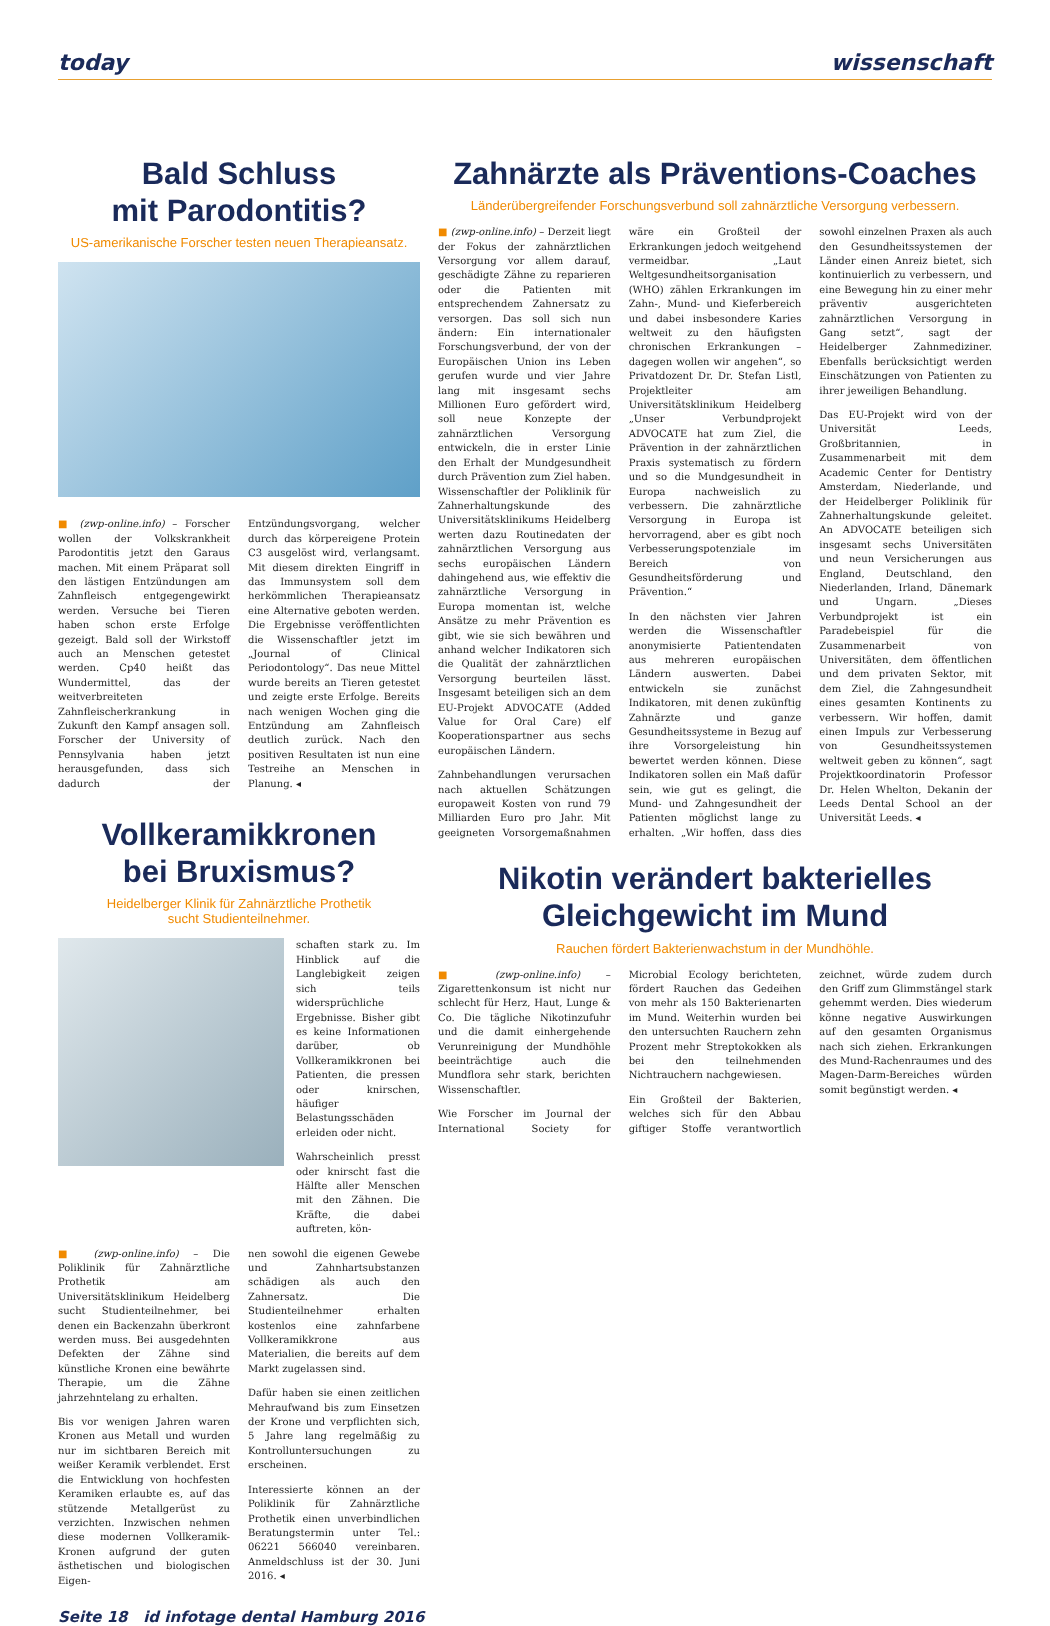today wissenschaft
Bald Schluss
mit Parodontitis?
US-amerikanische Forscher testen neuen Therapieansatz.
■ (zwp-online.info) – Forscher wollen der Volkskrankheit Parodontitis jetzt den Garaus machen. Mit einem Präparat soll den lästigen Entzündungen am Zahnfleisch entgegengewirkt werden. Versuche bei Tieren haben schon erste Erfolge gezeigt. Bald soll der Wirkstoff auch an Menschen getestet werden. Cp40 heißt das Wundermittel, das der weitverbreiteten Zahnfleischerkrankung in Zukunft den Kampf ansagen soll. Forscher der University of Pennsylvania haben jetzt herausgefunden, dass sich dadurch der Entzündungsvorgang, welcher durch das körpereigene Protein C3 ausgelöst wird, verlangsamt. Mit diesem direkten Eingriff in das Immunsystem soll dem herkömmlichen Therapieansatz eine Alternative geboten werden. Die Ergebnisse veröffentlichten die Wissenschaftler jetzt im „Journal of Clinical Periodontology“. Das neue Mittel wurde bereits an Tieren getestet und zeigte erste Erfolge. Bereits nach wenigen Wochen ging die Entzündung am Zahnfleisch deutlich zurück. Nach den positiven Resultaten ist nun eine Testreihe an Menschen in Planung. ◂
Vollkeramikkronen
bei Bruxismus?
Heidelberger Klinik für Zahnärztliche Prothetik
sucht Studienteilnehmer.
schaften stark zu. Im Hinblick auf die Langlebigkeit zeigen sich teils widersprüchliche Ergebnisse. Bisher gibt es keine Informationen darüber, ob Vollkeramikkronen bei Patienten, die pressen oder knirschen, häufiger Belastungsschäden erleiden oder nicht.
Wahrscheinlich presst oder knirscht fast die Hälfte aller Menschen mit den Zähnen. Die Kräfte, die dabei auftreten, kön-
■ (zwp-online.info) – Die Poliklinik für Zahnärztliche Prothetik am Universitätsklinikum Heidelberg sucht Studienteilnehmer, bei denen ein Backenzahn überkront werden muss. Bei ausgedehnten Defekten der Zähne sind künstliche Kronen eine bewährte Therapie, um die Zähne jahrzehntelang zu erhalten.
Bis vor wenigen Jahren waren Kronen aus Metall und wurden nur im sichtbaren Bereich mit weißer Keramik verblendet. Erst die Entwicklung von hochfesten Keramiken erlaubte es, auf das stützende Metallgerüst zu verzichten. Inzwischen nehmen diese modernen Vollkeramik-Kronen aufgrund der guten ästhetischen und biologischen Eigen-
nen sowohl die eigenen Gewebe und Zahnhartsubstanzen schädigen als auch den Zahnersatz. Die Studienteilnehmer erhalten kostenlos eine zahnfarbene Vollkeramikkrone aus Materialien, die bereits auf dem Markt zugelassen sind.
Dafür haben sie einen zeitlichen Mehraufwand bis zum Einsetzen der Krone und verpflichten sich, 5 Jahre lang regelmäßig zu Kontrolluntersuchungen zu erscheinen.
Interessierte können an der Poliklinik für Zahnärztliche Prothetik einen unverbindlichen Beratungstermin unter Tel.: 06221 566040 vereinbaren. Anmeldschluss ist der 30. Juni 2016. ◂
Zahnärzte als Präventions-Coaches
Länderübergreifender Forschungsverbund soll zahnärztliche Versorgung verbessern.
■ (zwp-online.info) – Derzeit liegt der Fokus der zahnärztlichen Versorgung vor allem darauf, geschädigte Zähne zu reparieren oder die Patienten mit entsprechendem Zahnersatz zu versorgen. Das soll sich nun ändern: Ein internationaler Forschungsverbund, der von der Europäischen Union ins Leben gerufen wurde und vier Jahre lang mit insgesamt sechs Millionen Euro gefördert wird, soll neue Konzepte der zahnärztlichen Versorgung entwickeln, die in erster Linie den Erhalt der Mundgesundheit durch Prävention zum Ziel haben. Wissenschaftler der Poliklinik für Zahnerhaltungskunde des Universitätsklinikums Heidelberg werten dazu Routinedaten der zahnärztlichen Versorgung aus sechs europäischen Ländern dahingehend aus, wie effektiv die zahnärztliche Versorgung in Europa momentan ist, welche Ansätze zu mehr Prävention es gibt, wie sie sich bewähren und anhand welcher Indikatoren sich die Qualität der zahnärztlichen Versorgung beurteilen lässt. Insgesamt beteiligen sich an dem EU-Projekt ADVOCATE (Added Value for Oral Care) elf Kooperationspartner aus sechs europäischen Ländern.
Zahnbehandlungen verursachen nach aktuellen Schätzungen europaweit Kosten von rund 79 Milliarden Euro pro Jahr. Mit geeigneten Vorsorgemaßnahmen wäre ein Großteil der Erkrankungen jedoch weitgehend vermeidbar. „Laut Weltgesundheitsorganisation (WHO) zählen Erkrankungen im Zahn-, Mund- und Kieferbereich und dabei insbesondere Karies weltweit zu den häufigsten chronischen Erkrankungen – dagegen wollen wir angehen“, so Privatdozent Dr. Dr. Stefan Listl, Projektleiter am Universitätsklinikum Heidelberg „Unser Verbundprojekt ADVOCATE hat zum Ziel, die Prävention in der zahnärztlichen Praxis systematisch zu fördern und so die Mundgesundheit in Europa nachweislich zu verbessern. Die zahnärztliche Versorgung in Europa ist hervorragend, aber es gibt noch Verbesserungspotenziale im Bereich von Gesundheitsförderung und Prävention.“
In den nächsten vier Jahren werden die Wissenschaftler anonymisierte Patientendaten aus mehreren europäischen Ländern auswerten. Dabei entwickeln sie zunächst Indikatoren, mit denen zukünftig Zahnärzte und ganze Gesundheitssysteme in Bezug auf ihre Vorsorgeleistung hin bewertet werden können. Diese Indikatoren sollen ein Maß dafür sein, wie gut es gelingt, die Mund- und Zahngesundheit der Patienten möglichst lange zu erhalten. „Wir hoffen, dass dies sowohl einzelnen Praxen als auch den Gesundheitssystemen der Länder einen Anreiz bietet, sich kontinuierlich zu verbessern, und eine Bewegung hin zu einer mehr präventiv ausgerichteten zahnärztlichen Versorgung in Gang setzt“, sagt der Heidelberger Zahnmediziner. Ebenfalls berücksichtigt werden Einschätzungen von Patienten zu ihrer jeweiligen Behandlung.
Das EU-Projekt wird von der Universität Leeds, Großbritannien, in Zusammenarbeit mit dem Academic Center for Dentistry Amsterdam, Niederlande, und der Heidelberger Poliklinik für Zahnerhaltungskunde geleitet. An ADVOCATE beteiligen sich insgesamt sechs Universitäten und neun Versicherungen aus England, Deutschland, den Niederlanden, Irland, Dänemark und Ungarn. „Dieses Verbundprojekt ist ein Paradebeispiel für die Zusammenarbeit von Universitäten, dem öffentlichen und dem privaten Sektor, mit dem Ziel, die Zahngesundheit eines gesamten Kontinents zu verbessern. Wir hoffen, damit einen Impuls zur Verbesserung von Gesundheitssystemen weltweit geben zu können“, sagt Projektkoordinatorin Professor Dr. Helen Whelton, Dekanin der Leeds Dental School an der Universität Leeds. ◂
Nikotin verändert bakterielles
Gleichgewicht im Mund
Rauchen fördert Bakterienwachstum in der Mundhöhle.
■ (zwp-online.info) – Zigarettenkonsum ist nicht nur schlecht für Herz, Haut, Lunge & Co. Die tägliche Nikotinzufuhr und die damit einhergehende Verunreinigung der Mundhöhle beeinträchtige auch die Mundflora sehr stark, berichten Wissenschaftler.
Wie Forscher im Journal der International Society for Microbial Ecology berichteten, fördert Rauchen das Gedeihen von mehr als 150 Bakterienarten im Mund. Weiterhin wurden bei den untersuchten Rauchern zehn Prozent mehr Streptokokken als bei den teilnehmenden Nichtrauchern nachgewiesen.
Ein Großteil der Bakterien, welches sich für den Abbau giftiger Stoffe verantwortlich zeichnet, würde zudem durch den Griff zum Glimmstängel stark gehemmt werden. Dies wiederum könne negative Auswirkungen auf den gesamten Organismus nach sich ziehen. Erkrankungen des Mund-Rachenraumes und des Magen-Darm-Bereiches würden somit begünstigt werden. ◂
Seite 18 id infotage dental Hamburg 2016